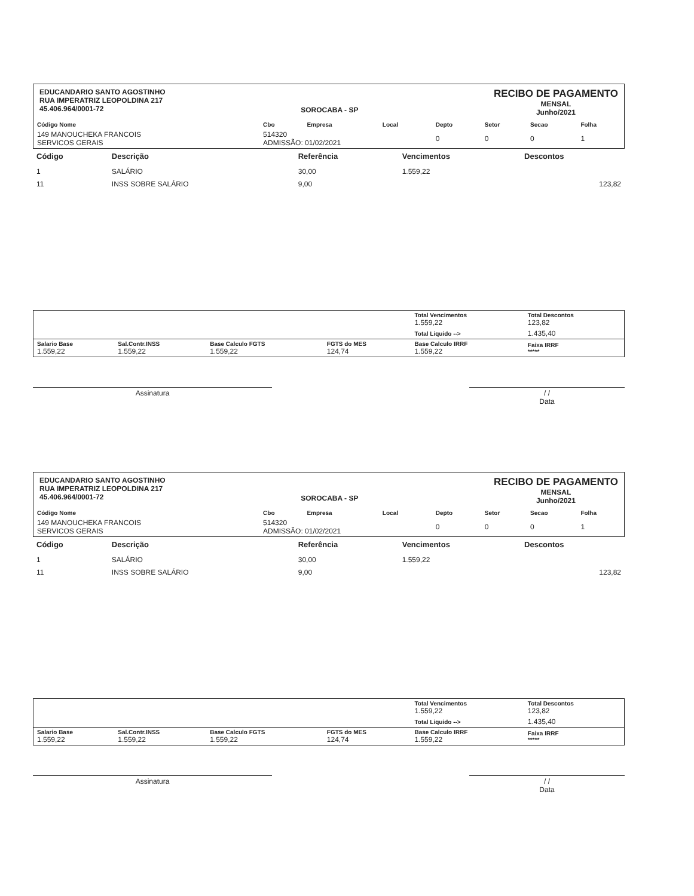EDUCANDARIO SANTO AGOSTINHO
RUA IMPERATRIZ LEOPOLDINA 217
45.406.964/0001-72
SOROCABA - SP
RECIBO DE PAGAMENTO
MENSAL
Junho/2021
| Código Nome | Cbo | Empresa | Local | Depto | Setor | Secao | Folha |
| --- | --- | --- | --- | --- | --- | --- | --- |
| 149 MANOUCHEKA FRANCOIS SERVICOS GERAIS | 514320 ADMISSÃO: 01/02/2021 | | | 0 | 0 | 0 | 1 |
| Código | Descrição | Referência | Vencimentos | Descontos |
| --- | --- | --- | --- | --- |
| 1 | SALÁRIO | 30,00 | 1.559,22 | |
| 11 | INSS SOBRE SALÁRIO | 9,00 | | 123,82 |
| | | | | Total Vencimentos 1.559,22 | Total Descontos 123,82 |
| | | | | Total Liquido --> | 1.435,40 |
| Salario Base 1.559,22 | Sal.Contr.INSS 1.559,22 | Base Calculo FGTS 1.559,22 | FGTS do MES 124,74 | Base Calculo IRRF 1.559,22 | Faixa IRRF ***** |
Assinatura / /
Data
EDUCANDARIO SANTO AGOSTINHO
RUA IMPERATRIZ LEOPOLDINA 217
45.406.964/0001-72
SOROCABA - SP
RECIBO DE PAGAMENTO
MENSAL
Junho/2021
| Código Nome | Cbo | Empresa | Local | Depto | Setor | Secao | Folha |
| --- | --- | --- | --- | --- | --- | --- | --- |
| 149 MANOUCHEKA FRANCOIS SERVICOS GERAIS | 514320 ADMISSÃO: 01/02/2021 | | | 0 | 0 | 0 | 1 |
| Código | Descrição | Referência | Vencimentos | Descontos |
| --- | --- | --- | --- | --- |
| 1 | SALÁRIO | 30,00 | 1.559,22 | |
| 11 | INSS SOBRE SALÁRIO | 9,00 | | 123,82 |
| | | | | Total Vencimentos 1.559,22 | Total Descontos 123,82 |
| | | | | Total Liquido --> | 1.435,40 |
| Salario Base 1.559,22 | Sal.Contr.INSS 1.559,22 | Base Calculo FGTS 1.559,22 | FGTS do MES 124,74 | Base Calculo IRRF 1.559,22 | Faixa IRRF ***** |
Assinatura / /
Data